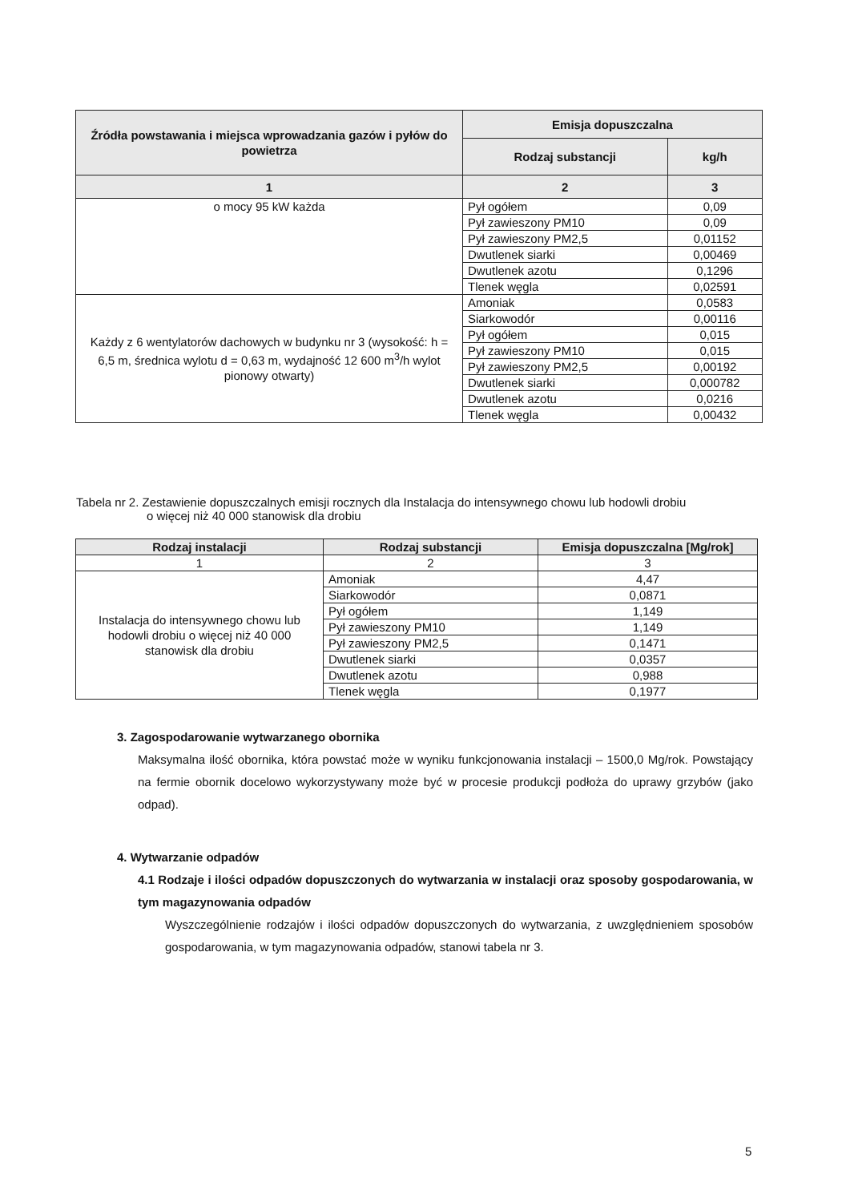| Źródła powstawania i miejsca wprowadzania gazów i pyłów do powietrza | Emisja dopuszczalna | |
| --- | --- | --- |
| | Rodzaj substancji | kg/h |
| 1 | 2 | 3 |
| o mocy 95 kW każda | Pył ogółem | 0,09 |
| | Pył zawieszony PM10 | 0,09 |
| | Pył zawieszony PM2,5 | 0,01152 |
| | Dwutlenek siarki | 0,00469 |
| | Dwutlenek azotu | 0,1296 |
| | Tlenek węgla | 0,02591 |
| Każdy z 6 wentylatorów dachowych w budynku nr 3 (wysokość: h = 6,5 m, średnica wylotu d = 0,63 m, wydajność 12 600 m<sup>3</sup>/h wylot pionowy otwarty) | Amoniak | 0,0583 |
| | Siarkowodór | 0,00116 |
| | Pył ogółem | 0,015 |
| | Pył zawieszony PM10 | 0,015 |
| | Pył zawieszony PM2,5 | 0,00192 |
| | Dwutlenek siarki | 0,000782 |
| | Dwutlenek azotu | 0,0216 |
| | Tlenek węgla | 0,00432 |
Tabela nr 2. Zestawienie dopuszczalnych emisji rocznych dla Instalacja do intensywnego chowu lub hodowli drobiu
o więcej niż 40 000 stanowisk dla drobiu
| Rodzaj instalacji | Rodzaj substancji | Emisja dopuszczalna [Mg/rok] |
| --- | --- | --- |
| 1 | 2 | 3 |
| Instalacja do intensywnego chowu lub hodowli drobiu o więcej niż 40 000 stanowisk dla drobiu | Amoniak | 4,47 |
| | Siarkowodór | 0,0871 |
| | Pył ogółem | 1,149 |
| | Pył zawieszony PM10 | 1,149 |
| | Pył zawieszony PM2,5 | 0,1471 |
| | Dwutlenek siarki | 0,0357 |
| | Dwutlenek azotu | 0,988 |
| | Tlenek węgla | 0,1977 |
3. Zagospodarowanie wytwarzanego obornika
Maksymalna ilość obornika, która powstać może w wyniku funkcjonowania instalacji – 1500,0 Mg/rok. Powstający na fermie obornik docelowo wykorzystywany może być w procesie produkcji podłoża do uprawy grzybów (jako odpad).
4. Wytwarzanie odpadów
4.1 Rodzaje i ilości odpadów dopuszczonych do wytwarzania w instalacji oraz sposoby gospodarowania, w tym magazynowania odpadów
Wyszczególnienie rodzajów i ilości odpadów dopuszczonych do wytwarzania, z uwzględnieniem sposobów gospodarowania, w tym magazynowania odpadów, stanowi tabela nr 3.
5